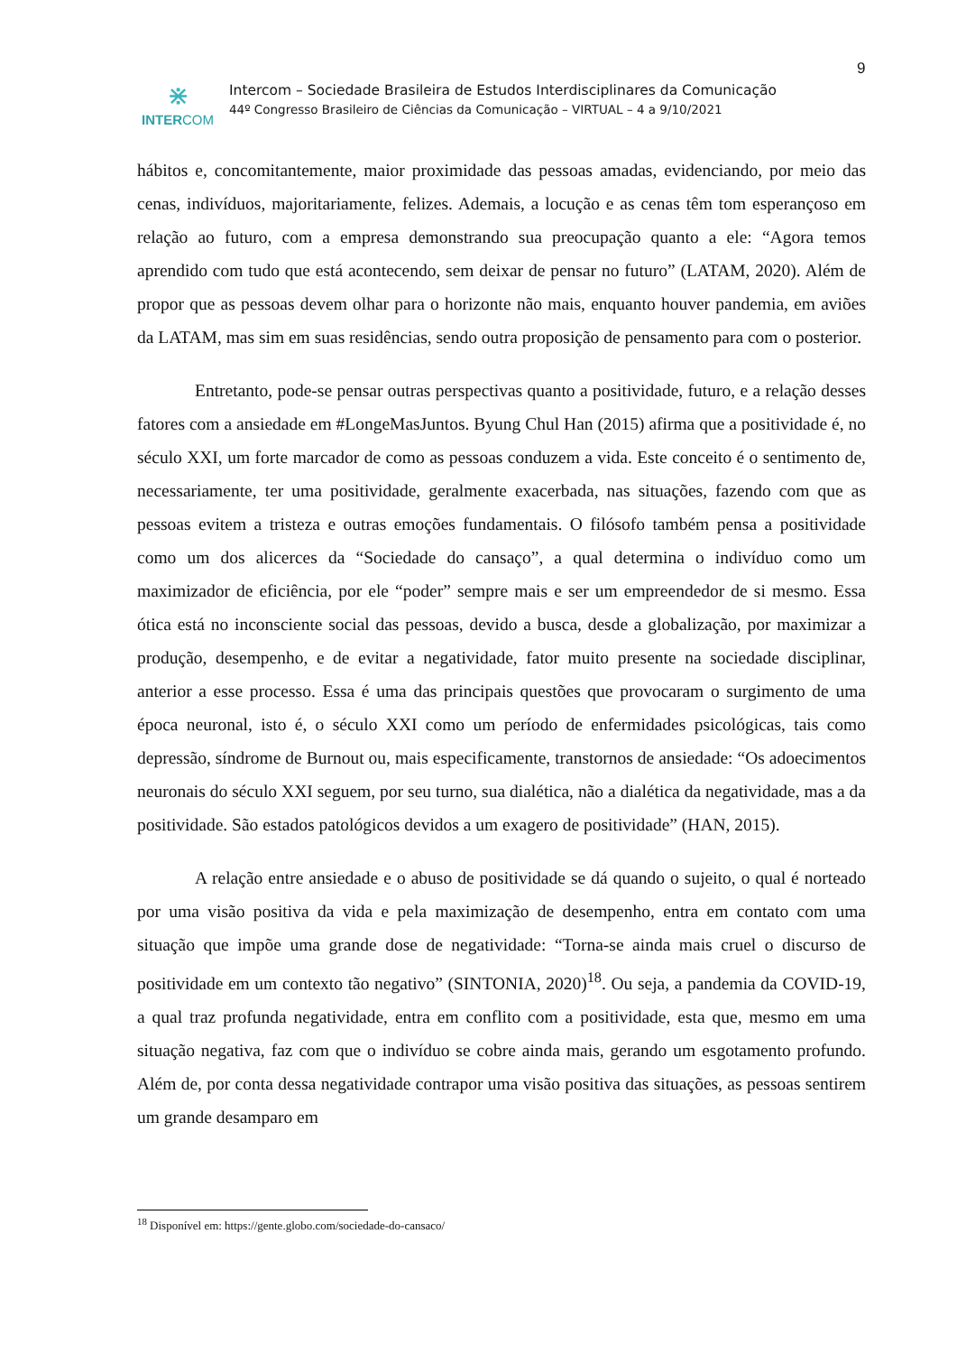9
⋇
INTERCOM
Intercom – Sociedade Brasileira de Estudos Interdisciplinares da Comunicação
44º Congresso Brasileiro de Ciências da Comunicação – VIRTUAL – 4 a 9/10/2021
hábitos e, concomitantemente, maior proximidade das pessoas amadas, evidenciando, por meio das cenas, indivíduos, majoritariamente, felizes. Ademais, a locução e as cenas têm tom esperançoso em relação ao futuro, com a empresa demonstrando sua preocupação quanto a ele: “Agora temos aprendido com tudo que está acontecendo, sem deixar de pensar no futuro” (LATAM, 2020). Além de propor que as pessoas devem olhar para o horizonte não mais, enquanto houver pandemia, em aviões da LATAM, mas sim em suas residências, sendo outra proposição de pensamento para com o posterior.
Entretanto, pode-se pensar outras perspectivas quanto a positividade, futuro, e a relação desses fatores com a ansiedade em #LongeMasJuntos. Byung Chul Han (2015) afirma que a positividade é, no século XXI, um forte marcador de como as pessoas conduzem a vida. Este conceito é o sentimento de, necessariamente, ter uma positividade, geralmente exacerbada, nas situações, fazendo com que as pessoas evitem a tristeza e outras emoções fundamentais. O filósofo também pensa a positividade como um dos alicerces da “Sociedade do cansaço”, a qual determina o indivíduo como um maximizador de eficiência, por ele “poder” sempre mais e ser um empreendedor de si mesmo. Essa ótica está no inconsciente social das pessoas, devido a busca, desde a globalização, por maximizar a produção, desempenho, e de evitar a negatividade, fator muito presente na sociedade disciplinar, anterior a esse processo. Essa é uma das principais questões que provocaram o surgimento de uma época neuronal, isto é, o século XXI como um período de enfermidades psicológicas, tais como depressão, síndrome de Burnout ou, mais especificamente, transtornos de ansiedade: “Os adoecimentos neuronais do século XXI seguem, por seu turno, sua dialética, não a dialética da negatividade, mas a da positividade. São estados patológicos devidos a um exagero de positividade” (HAN, 2015).
A relação entre ansiedade e o abuso de positividade se dá quando o sujeito, o qual é norteado por uma visão positiva da vida e pela maximização de desempenho, entra em contato com uma situação que impõe uma grande dose de negatividade: “Torna-se ainda mais cruel o discurso de positividade em um contexto tão negativo” (SINTONIA, 2020)<sup>18</sup>. Ou seja, a pandemia da COVID-19, a qual traz profunda negatividade, entra em conflito com a positividade, esta que, mesmo em uma situação negativa, faz com que o indivíduo se cobre ainda mais, gerando um esgotamento profundo. Além de, por conta dessa negatividade contrapor uma visão positiva das situações, as pessoas sentirem um grande desamparo em
<sup>18</sup> Disponível em: https://gente.globo.com/sociedade-do-cansaco/